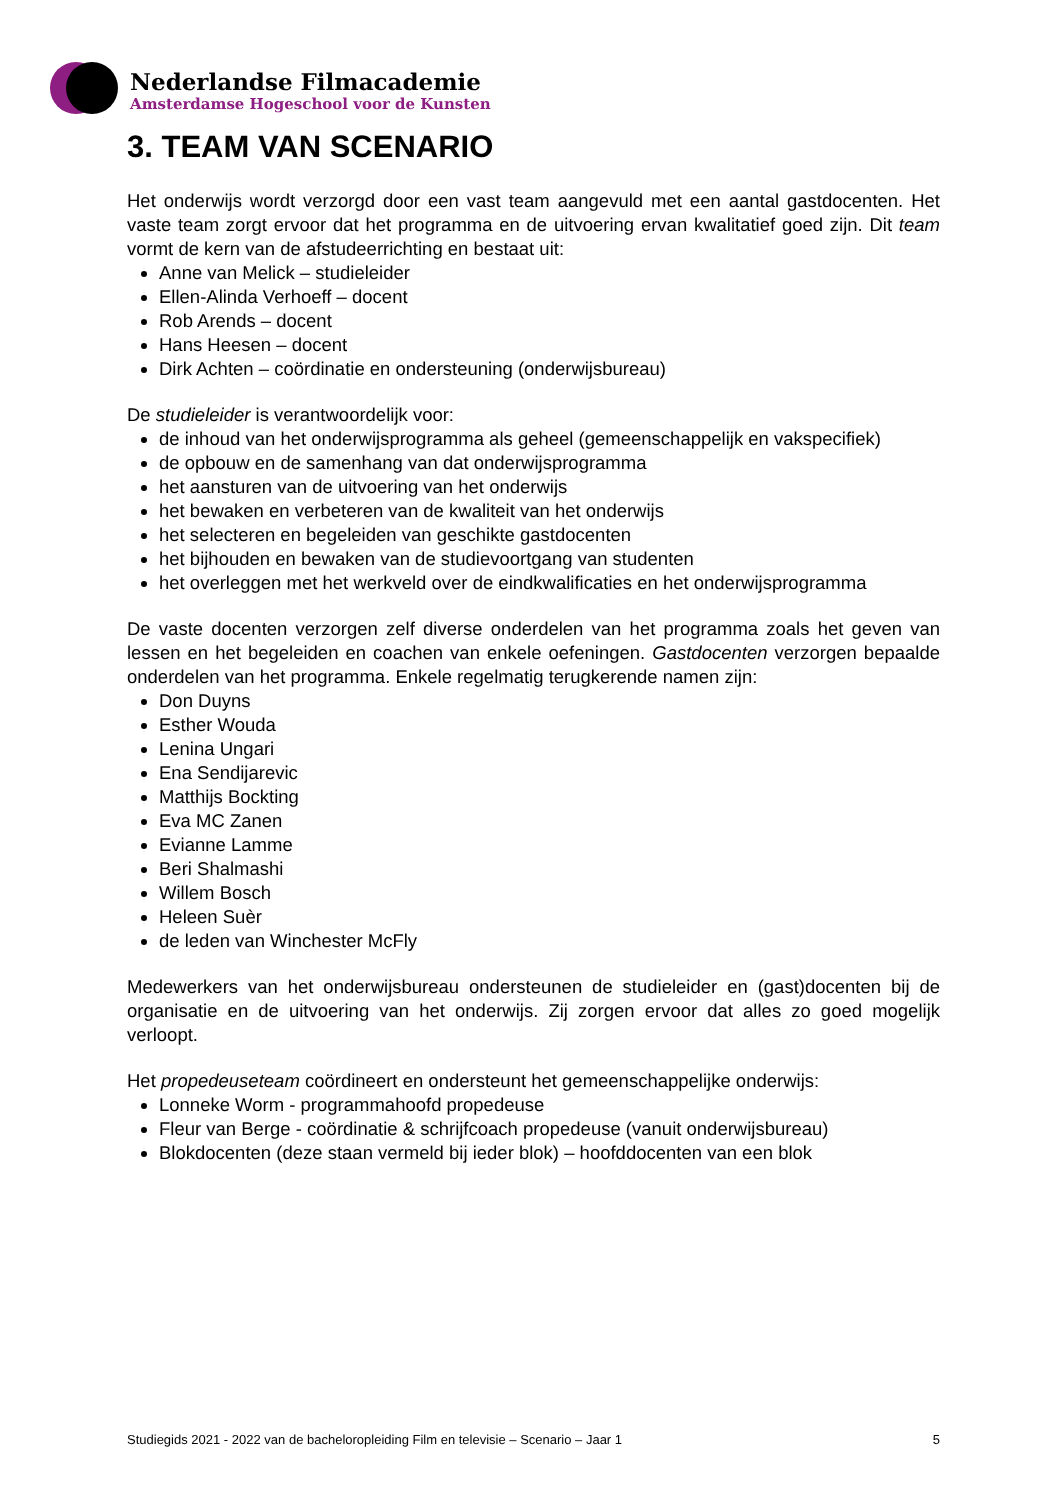Nederlandse Filmacademie
Amsterdamse Hogeschool voor de Kunsten
3. TEAM VAN SCENARIO
Het onderwijs wordt verzorgd door een vast team aangevuld met een aantal gastdocenten. Het vaste team zorgt ervoor dat het programma en de uitvoering ervan kwalitatief goed zijn. Dit team vormt de kern van de afstudeerrichting en bestaat uit:
Anne van Melick – studieleider
Ellen-Alinda Verhoeff – docent
Rob Arends – docent
Hans Heesen – docent
Dirk Achten – coördinatie en ondersteuning (onderwijsbureau)
De studieleider is verantwoordelijk voor:
de inhoud van het onderwijsprogramma als geheel (gemeenschappelijk en vakspecifiek)
de opbouw en de samenhang van dat onderwijsprogramma
het aansturen van de uitvoering van het onderwijs
het bewaken en verbeteren van de kwaliteit van het onderwijs
het selecteren en begeleiden van geschikte gastdocenten
het bijhouden en bewaken van de studievoortgang van studenten
het overleggen met het werkveld over de eindkwalificaties en het onderwijsprogramma
De vaste docenten verzorgen zelf diverse onderdelen van het programma zoals het geven van lessen en het begeleiden en coachen van enkele oefeningen. Gastdocenten verzorgen bepaalde onderdelen van het programma. Enkele regelmatig terugkerende namen zijn:
Don Duyns
Esther Wouda
Lenina Ungari
Ena Sendijarevic
Matthijs Bockting
Eva MC Zanen
Evianne Lamme
Beri Shalmashi
Willem Bosch
Heleen Suèr
de leden van Winchester McFly
Medewerkers van het onderwijsbureau ondersteunen de studieleider en (gast)docenten bij de organisatie en de uitvoering van het onderwijs. Zij zorgen ervoor dat alles zo goed mogelijk verloopt.
Het propedeuseteam coördineert en ondersteunt het gemeenschappelijke onderwijs:
Lonneke Worm - programmahoofd propedeuse
Fleur van Berge - coördinatie & schrijfcoach propedeuse (vanuit onderwijsbureau)
Blokdocenten (deze staan vermeld bij ieder blok) – hoofddocenten van een blok
Studiegids 2021 - 2022 van de bacheloropleiding Film en televisie – Scenario – Jaar 1 5